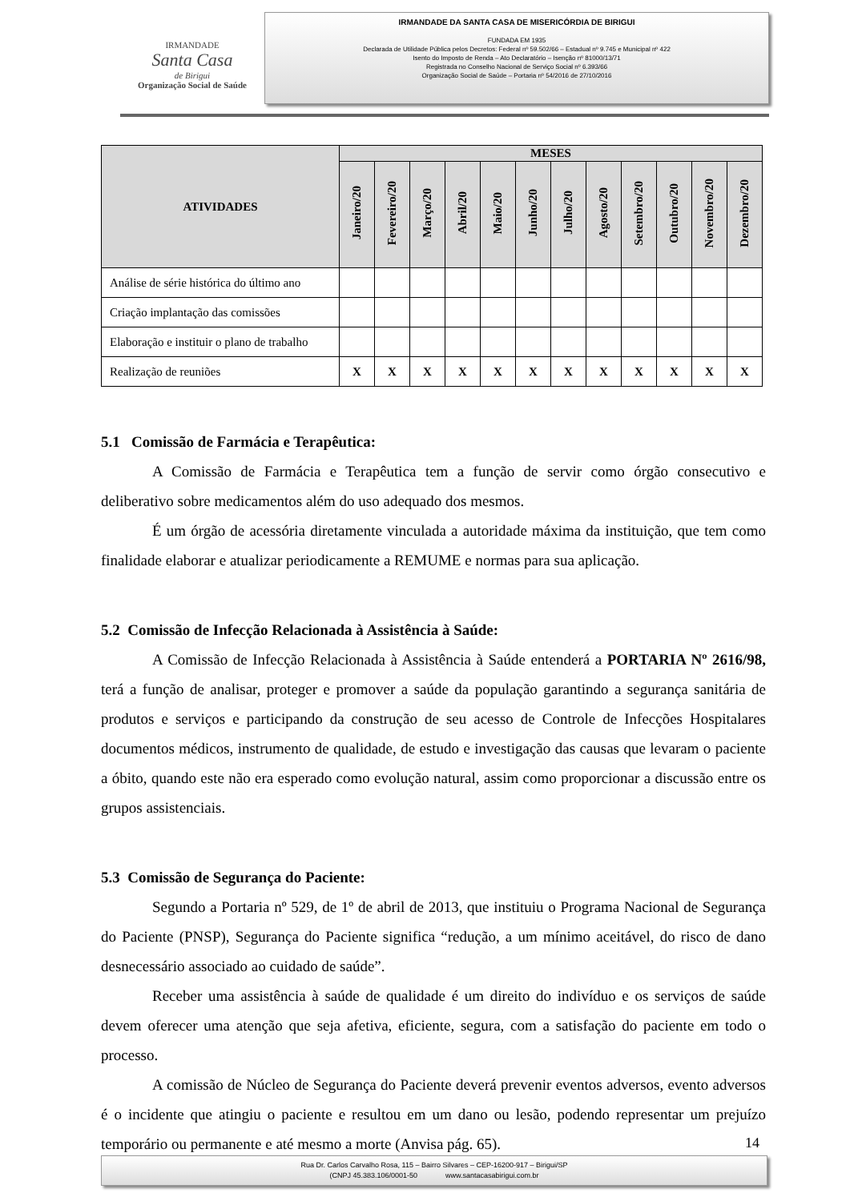IRMANDADE
Santa Casa
de Birigui
Organização Social de Saúde
IRMANDADE DA SANTA CASA DE MISERICÓRDIA DE BIRIGUI
FUNDADA EM 1935
Declarada de Utilidade Pública pelos Decretos: Federal nº 59.502/66 – Estadual nº 9.745 e Municipal nº 422
Isento do Imposto de Renda – Ato Declaratório – Isenção nº 81000/13/71
Registrada no Conselho Nacional de Serviço Social nº 6.393/66
Organização Social de Saúde – Portaria nº 54/2016 de 27/10/2016
| ATIVIDADES | MESES | | | | | | | | | | | |
| --- | --- | --- | --- | --- | --- | --- | --- | --- | --- | --- | --- | --- |
| | Janeiro/20 | Fevereiro/20 | Março/20 | Abril/20 | Maio/20 | Junho/20 | Julho/20 | Agosto/20 | Setembro/20 | Outubro/20 | Novembro/20 | Dezembro/20 |
| Análise de série histórica do último ano | | | | | | | | | | | | |
| Criação implantação das comissões | | | | | | | | | | | | |
| Elaboração e instituir o plano de trabalho | | | | | | | | | | | | |
| Realização de reuniões | X | X | X | X | X | X | X | X | X | X | X | X |
5.1 Comissão de Farmácia e Terapêutica:
A Comissão de Farmácia e Terapêutica tem a função de servir como órgão consecutivo e deliberativo sobre medicamentos além do uso adequado dos mesmos.
É um órgão de acessória diretamente vinculada a autoridade máxima da instituição, que tem como finalidade elaborar e atualizar periodicamente a REMUME e normas para sua aplicação.
5.2 Comissão de Infecção Relacionada à Assistência à Saúde:
A Comissão de Infecção Relacionada à Assistência à Saúde entenderá a PORTARIA Nº 2616/98, terá a função de analisar, proteger e promover a saúde da população garantindo a segurança sanitária de produtos e serviços e participando da construção de seu acesso de Controle de Infecções Hospitalares documentos médicos, instrumento de qualidade, de estudo e investigação das causas que levaram o paciente a óbito, quando este não era esperado como evolução natural, assim como proporcionar a discussão entre os grupos assistenciais.
5.3 Comissão de Segurança do Paciente:
Segundo a Portaria nº 529, de 1º de abril de 2013, que instituiu o Programa Nacional de Segurança do Paciente (PNSP), Segurança do Paciente significa “redução, a um mínimo aceitável, do risco de dano desnecessário associado ao cuidado de saúde”.
Receber uma assistência à saúde de qualidade é um direito do indivíduo e os serviços de saúde devem oferecer uma atenção que seja afetiva, eficiente, segura, com a satisfação do paciente em todo o processo.
A comissão de Núcleo de Segurança do Paciente deverá prevenir eventos adversos, evento adversos é o incidente que atingiu o paciente e resultou em um dano ou lesão, podendo representar um prejuízo temporário ou permanente e até mesmo a morte (Anvisa pág. 65).
14
Rua Dr. Carlos Carvalho Rosa, 115 – Bairro Silvares – CEP-16200-917 – Birigui/SP
(CNPJ 45.383.106/0001-50 www.santacasabirigui.com.br